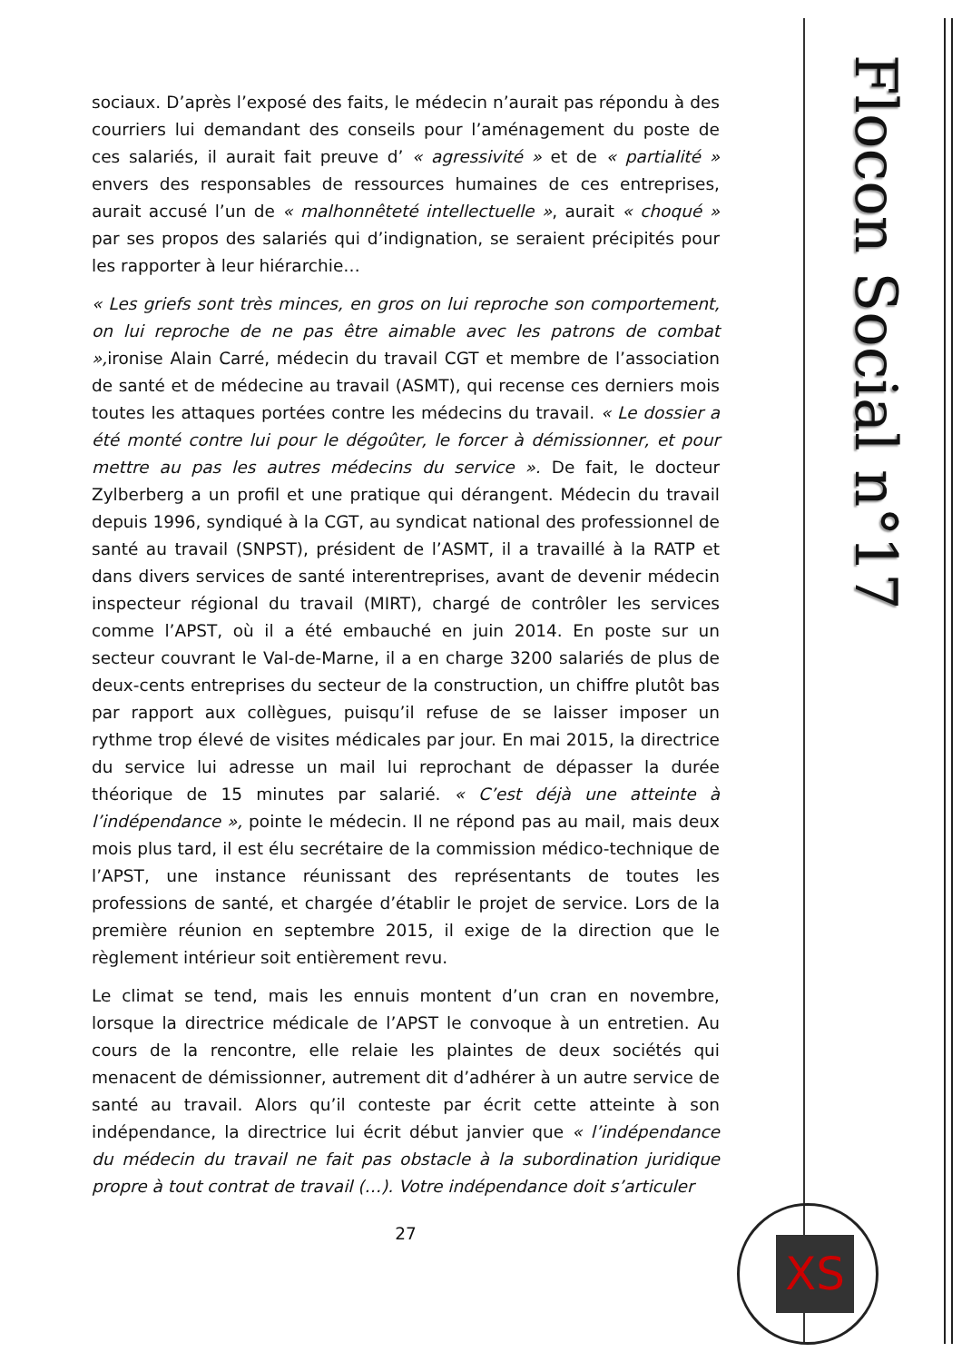Flocon Social n°17
XS
sociaux. D’après l’exposé des faits, le médecin n’aurait pas répondu à des courriers lui demandant des conseils pour l’aménagement du poste de ces salariés, il aurait fait preuve d’ « agressivité » et de « partialité » envers des responsables de ressources humaines de ces entreprises, aurait accusé l’un de « malhonnêteté intellectuelle », aurait « choqué » par ses propos des salariés qui d’indignation, se seraient précipités pour les rapporter à leur hiérarchie…
« Les griefs sont très minces, en gros on lui reproche son comportement, on lui reproche de ne pas être aimable avec les patrons de combat », ironise Alain Carré, médecin du travail CGT et membre de l’association de santé et de médecine au travail (ASMT), qui recense ces derniers mois toutes les attaques portées contre les médecins du travail. « Le dossier a été monté contre lui pour le dégoûter, le forcer à démissionner, et pour mettre au pas les autres médecins du service ». De fait, le docteur Zylberberg a un profil et une pratique qui dérangent. Médecin du travail depuis 1996, syndiqué à la CGT, au syndicat national des professionnel de santé au travail (SNPST), président de l’ASMT, il a travaillé à la RATP et dans divers services de santé interentreprises, avant de devenir médecin inspecteur régional du travail (MIRT), chargé de contrôler les services comme l’APST, où il a été embauché en juin 2014. En poste sur un secteur couvrant le Val-de-Marne, il a en charge 3200 salariés de plus de deux-cents entreprises du secteur de la construction, un chiffre plutôt bas par rapport aux collègues, puisqu’il refuse de se laisser imposer un rythme trop élevé de visites médicales par jour. En mai 2015, la directrice du service lui adresse un mail lui reprochant de dépasser la durée théorique de 15 minutes par salarié. « C’est déjà une atteinte à l’indépendance », pointe le médecin. Il ne répond pas au mail, mais deux mois plus tard, il est élu secrétaire de la commission médico-technique de l’APST, une instance réunissant des représentants de toutes les professions de santé, et chargée d’établir le projet de service. Lors de la première réunion en septembre 2015, il exige de la direction que le règlement intérieur soit entièrement revu.
Le climat se tend, mais les ennuis montent d’un cran en novembre, lorsque la directrice médicale de l’APST le convoque à un entretien. Au cours de la rencontre, elle relaie les plaintes de deux sociétés qui menacent de démissionner, autrement dit d’adhérer à un autre service de santé au travail. Alors qu’il conteste par écrit cette atteinte à son indépendance, la directrice lui écrit début janvier que « l’indépendance du médecin du travail ne fait pas obstacle à la subordination juridique propre à tout contrat de travail (…). Votre indépendance doit s’articuler
27